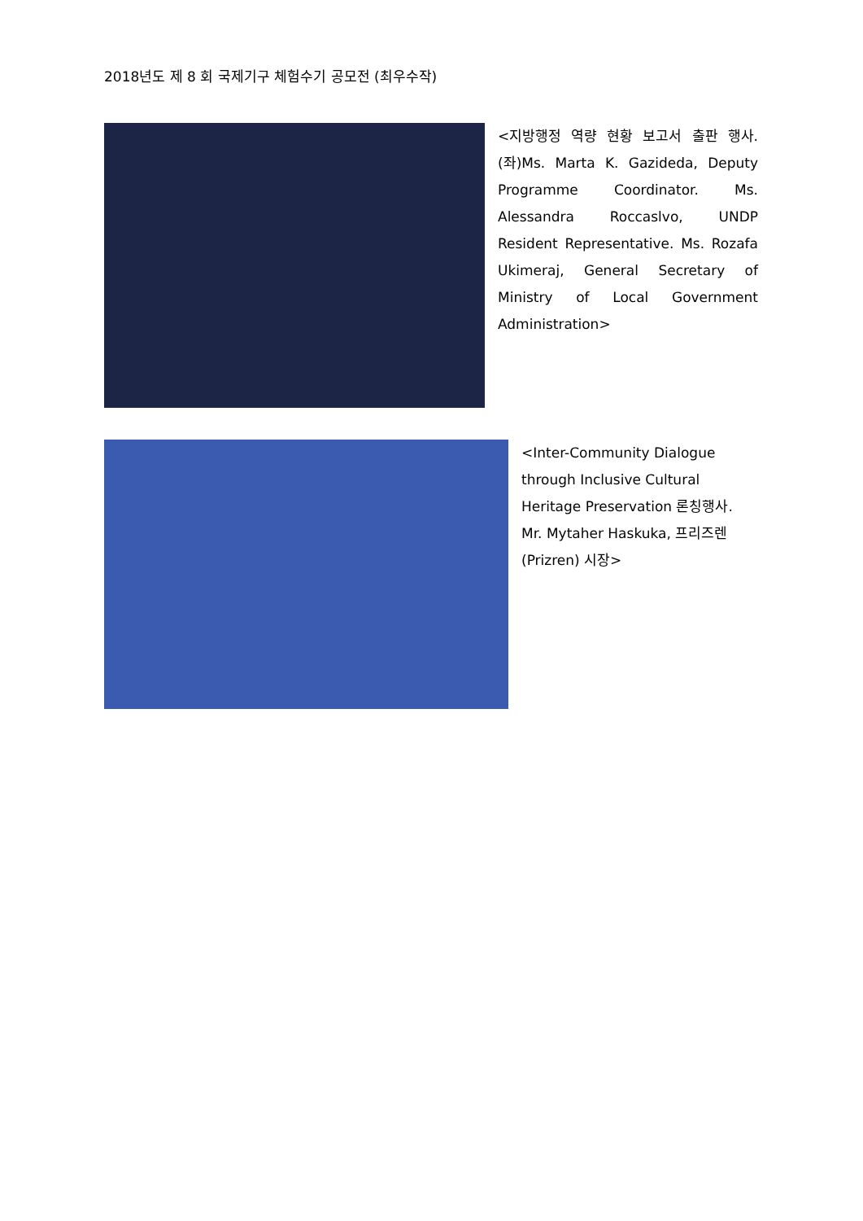2018년도 제 8 회 국제기구 체험수기 공모전 (최우수작)
<지방행정 역량 현황 보고서 출판 행사. (좌)Ms. Marta K. Gazideda, Deputy Programme Coordinator. Ms. Alessandra Roccaslvo, UNDP Resident Representative. Ms. Rozafa Ukimeraj, General Secretary of Ministry of Local Government Administration>
<Inter-Community Dialogue through Inclusive Cultural Heritage Preservation 론칭행사. Mr. Mytaher Haskuka, 프리즈렌(Prizren) 시장>